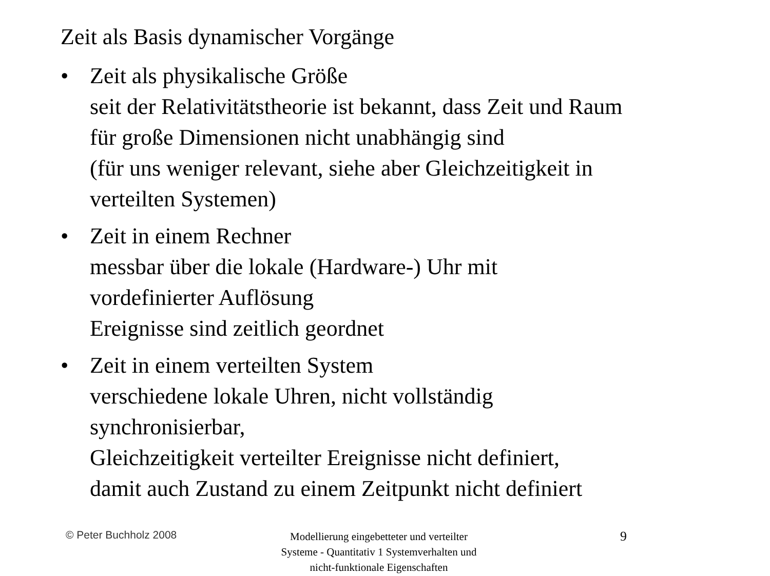Zeit als Basis dynamischer Vorgänge
• Zeit als physikalische Größe
seit der Relativitätstheorie ist bekannt, dass Zeit und Raum
für große Dimensionen nicht unabhängig sind
(für uns weniger relevant, siehe aber Gleichzeitigkeit in
verteilten Systemen)
• Zeit in einem Rechner
messbar über die lokale (Hardware-) Uhr mit
vordefinierter Auflösung
Ereignisse sind zeitlich geordnet
• Zeit in einem verteilten System
verschiedene lokale Uhren, nicht vollständig
synchronisierbar,
Gleichzeitigkeit verteilter Ereignisse nicht definiert,
damit auch Zustand zu einem Zeitpunkt nicht definiert
© Peter Buchholz 2008
Modellierung eingebetteter und verteilter Systeme - Quantitativ 1 Systemverhalten und nicht-funktionale Eigenschaften
9